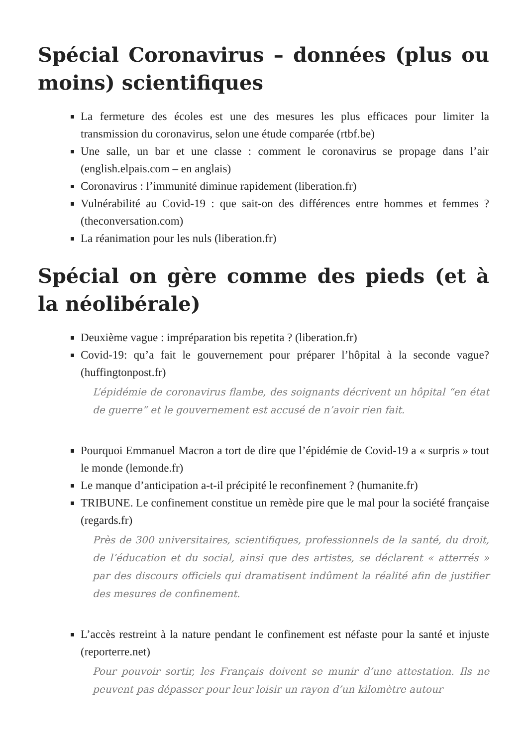Spécial Coronavirus – données (plus ou moins) scientifiques
La fermeture des écoles est une des mesures les plus efficaces pour limiter la transmission du coronavirus, selon une étude comparée (rtbf.be)
Une salle, un bar et une classe : comment le coronavirus se propage dans l’air (english.elpais.com – en anglais)
Coronavirus : l’immunité diminue rapidement (liberation.fr)
Vulnérabilité au Covid-19 : que sait-on des différences entre hommes et femmes ? (theconversation.com)
La réanimation pour les nuls (liberation.fr)
Spécial on gère comme des pieds (et à la néolibérale)
Deuxième vague : impréparation bis repetita ? (liberation.fr)
Covid-19: qu’a fait le gouvernement pour préparer l’hôpital à la seconde vague? (huffingtonpost.fr)
L’épidémie de coronavirus flambe, des soignants décrivent un hôpital “en état de guerre” et le gouvernement est accusé de n’avoir rien fait.
Pourquoi Emmanuel Macron a tort de dire que l’épidémie de Covid-19 a « surpris » tout le monde (lemonde.fr)
Le manque d’anticipation a-t-il précipité le reconfinement ? (humanite.fr)
TRIBUNE. Le confinement constitue un remède pire que le mal pour la société française (regards.fr)
Près de 300 universitaires, scientifiques, professionnels de la santé, du droit, de l’éducation et du social, ainsi que des artistes, se déclarent « atterrés » par des discours officiels qui dramatisent indûment la réalité afin de justifier des mesures de confinement.
L’accès restreint à la nature pendant le confinement est néfaste pour la santé et injuste (reporterre.net)
Pour pouvoir sortir, les Français doivent se munir d’une attestation. Ils ne peuvent pas dépasser pour leur loisir un rayon d’un kilomètre autour